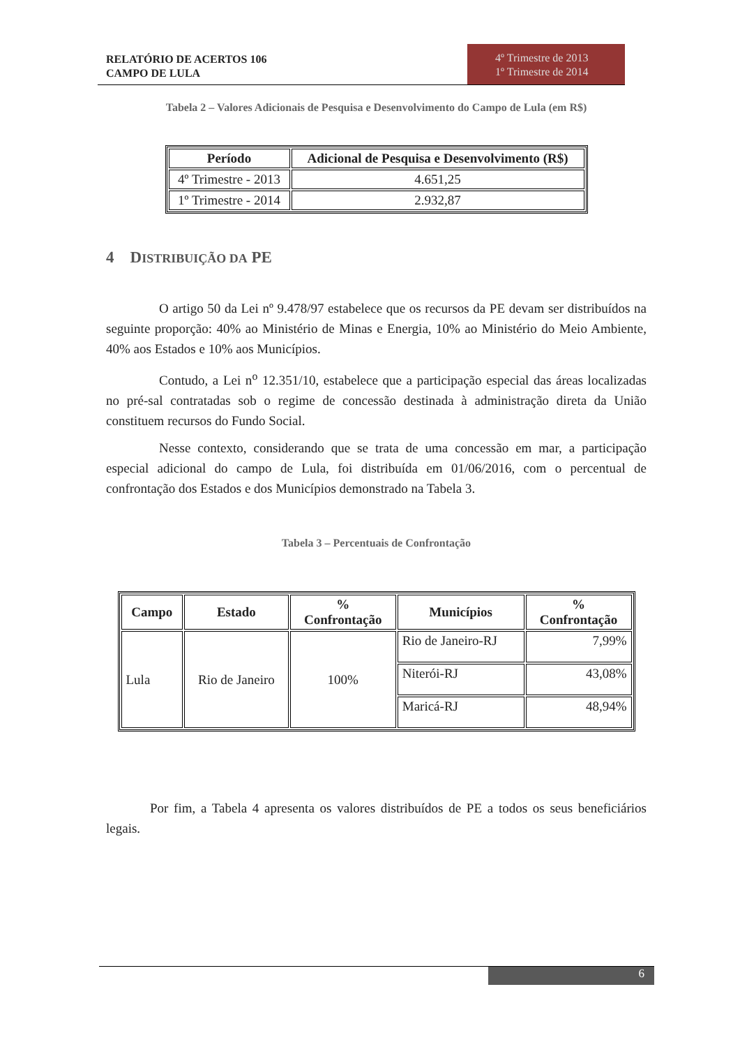RELATÓRIO DE ACERTOS 106
CAMPO DE LULA
4º Trimestre de 2013
1º Trimestre de 2014
Tabela 2 – Valores Adicionais de Pesquisa e Desenvolvimento do Campo de Lula (em R$)
| Período | Adicional de Pesquisa e Desenvolvimento (R$) |
| --- | --- |
| 4º Trimestre - 2013 | 4.651,25 |
| 1º Trimestre - 2014 | 2.932,87 |
4 DISTRIBUIÇÃO DA PE
O artigo 50 da Lei nº 9.478/97 estabelece que os recursos da PE devam ser distribuídos na seguinte proporção: 40% ao Ministério de Minas e Energia, 10% ao Ministério do Meio Ambiente, 40% aos Estados e 10% aos Municípios.
Contudo, a Lei n<sup>o</sup> 12.351/10, estabelece que a participação especial das áreas localizadas no pré-sal contratadas sob o regime de concessão destinada à administração direta da União constituem recursos do Fundo Social.
Nesse contexto, considerando que se trata de uma concessão em mar, a participação especial adicional do campo de Lula, foi distribuída em 01/06/2016, com o percentual de confrontação dos Estados e dos Municípios demonstrado na Tabela 3.
Tabela 3 – Percentuais de Confrontação
| Campo | Estado | % Confrontação | Municípios | % Confrontação |
| --- | --- | --- | --- | --- |
| Lula | Rio de Janeiro | 100% | Rio de Janeiro-RJ | 7,99% |
| | | | Niterói-RJ | 43,08% |
| | | | Maricá-RJ | 48,94% |
Por fim, a Tabela 4 apresenta os valores distribuídos de PE a todos os seus beneficiários legais.
6